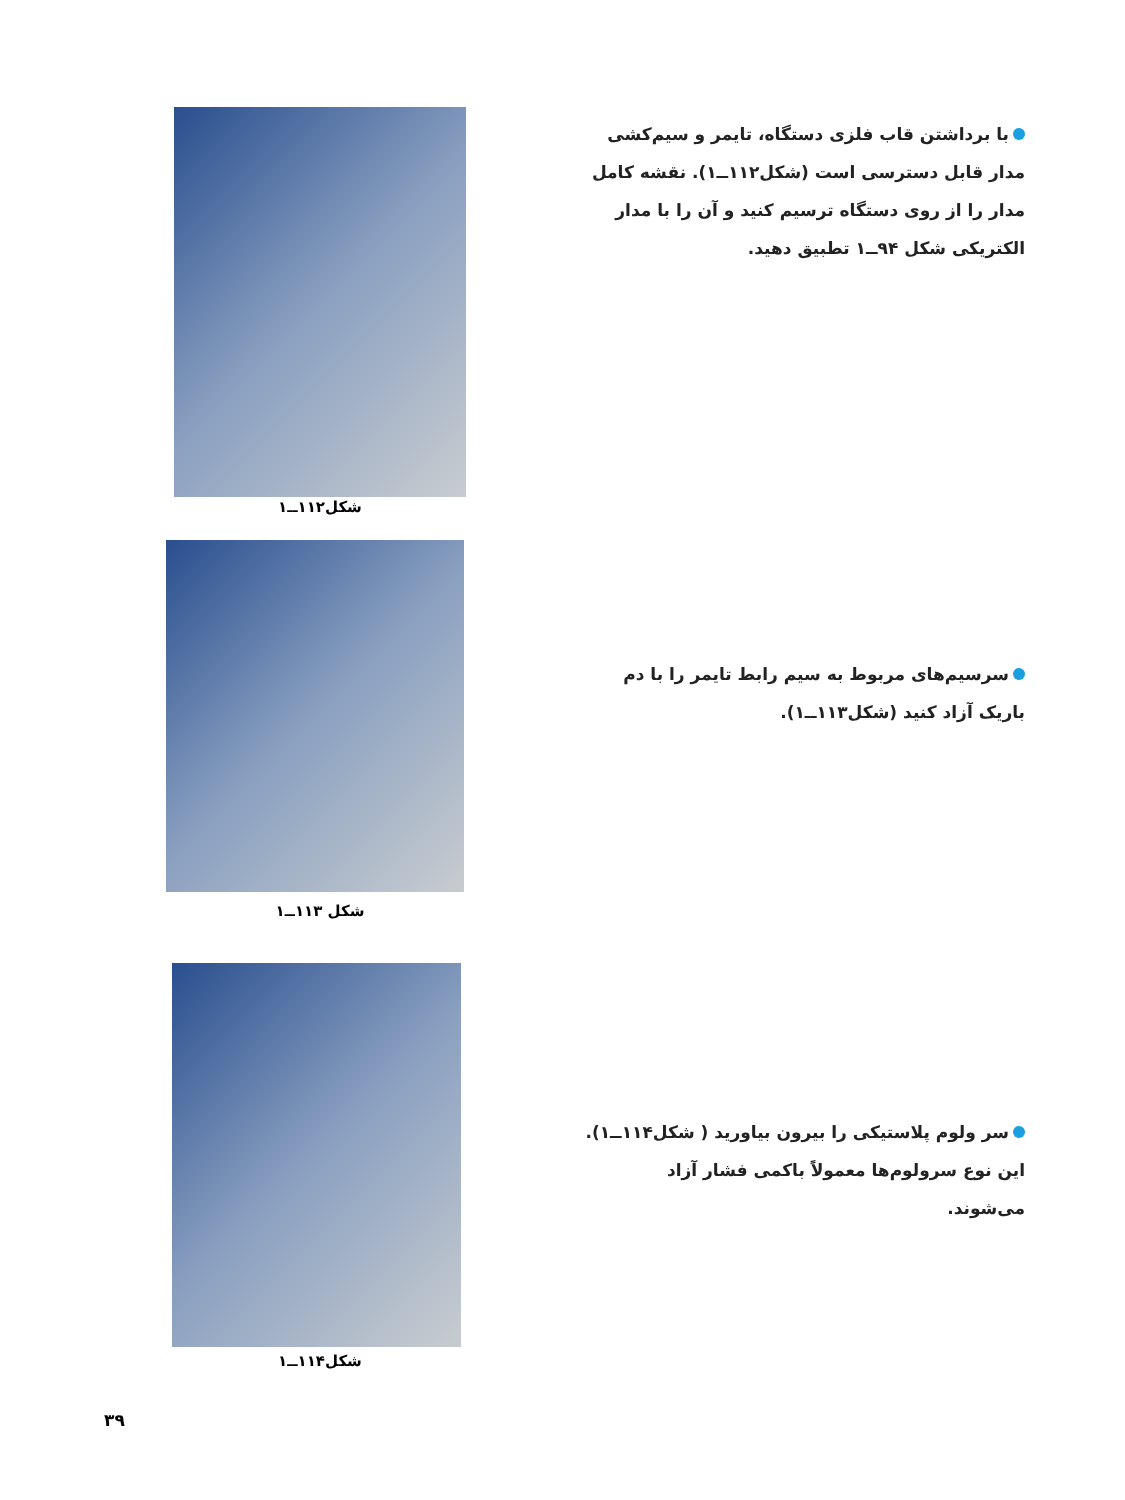با برداشتن قاب فلزی دستگاه، تایمر و سیم‌کشی مدار قابل دسترسی است (شکل۱۱۲ــ۱). نقشه کامل مدار را از روی دستگاه ترسیم کنید و آن را با مدار الکتریکی شکل ۹۴ــ۱ تطبیق دهید.
شکل۱۱۲ــ۱
سرسیم‌های مربوط به سیم رابط تایمر را با دم باریک آزاد کنید (شکل۱۱۳ــ۱).
شکل ۱۱۳ــ۱
سر ولوم پلاستیکی را بیرون بیاورید ( شکل۱۱۴ــ۱). این نوع سرولوم‌ها معمولاً باکمی فشار آزاد می‌شوند.
شکل۱۱۴ــ۱
۳۹